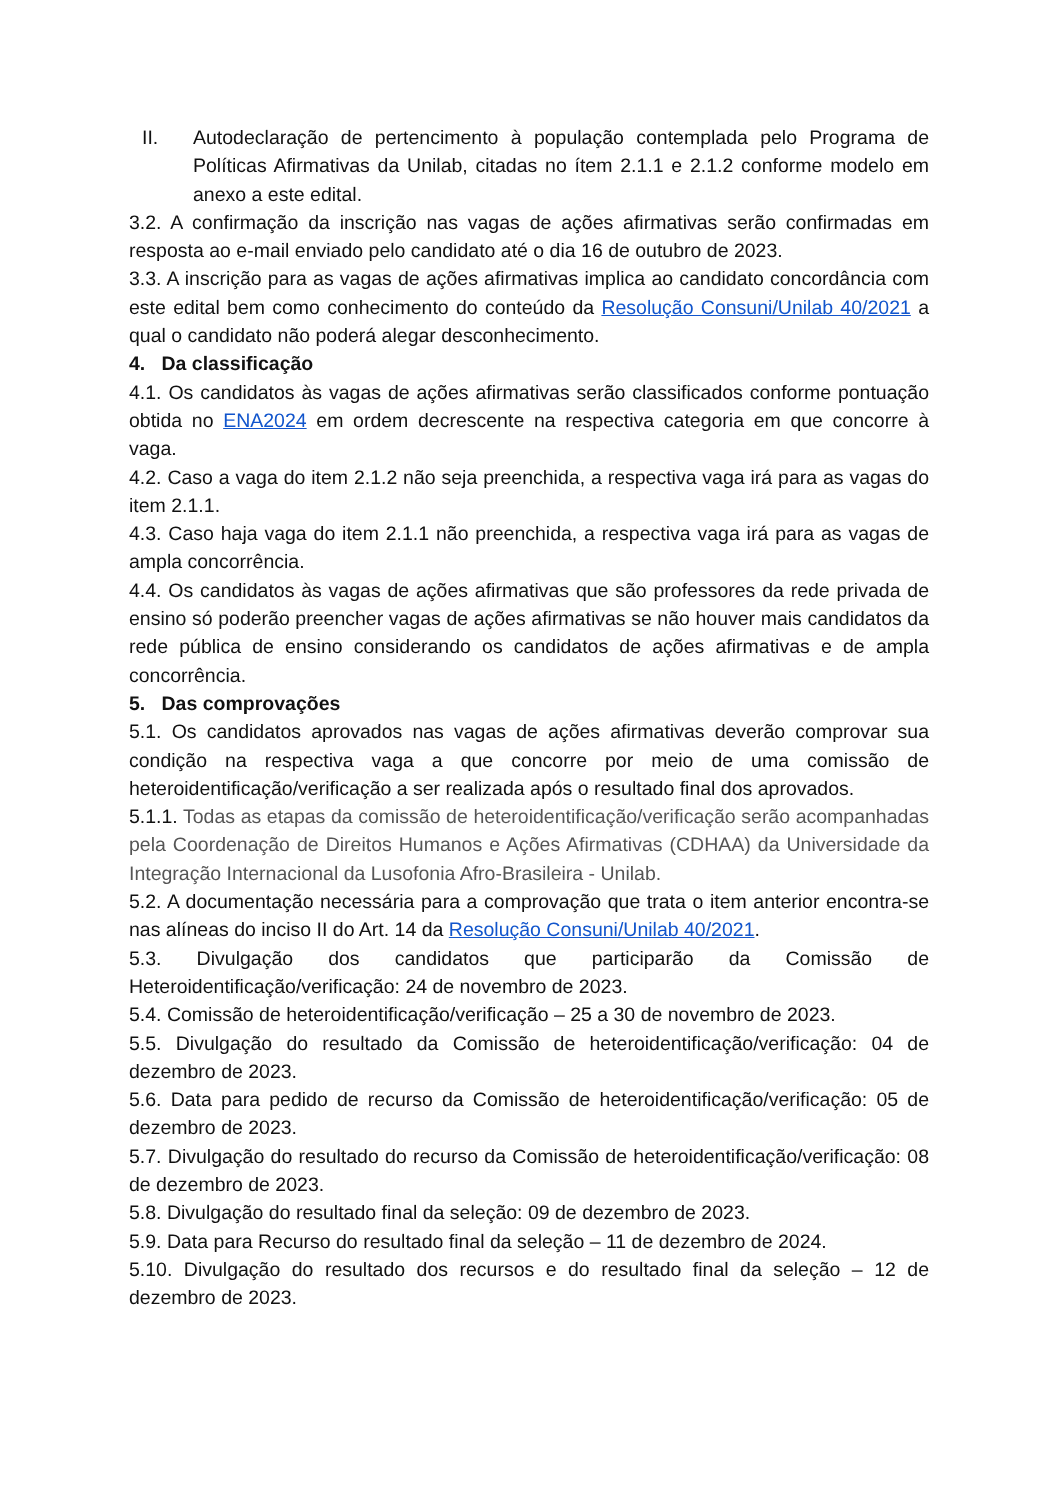II. Autodeclaração de pertencimento à população contemplada pelo Programa de Políticas Afirmativas da Unilab, citadas no ítem 2.1.1 e 2.1.2 conforme modelo em anexo a este edital.
3.2. A confirmação da inscrição nas vagas de ações afirmativas serão confirmadas em resposta ao e-mail enviado pelo candidato até o dia 16 de outubro de 2023.
3.3. A inscrição para as vagas de ações afirmativas implica ao candidato concordância com este edital bem como conhecimento do conteúdo da Resolução Consuni/Unilab 40/2021 a qual o candidato não poderá alegar desconhecimento.
4. Da classificação
4.1. Os candidatos às vagas de ações afirmativas serão classificados conforme pontuação obtida no ENA2024 em ordem decrescente na respectiva categoria em que concorre à vaga.
4.2. Caso a vaga do item 2.1.2 não seja preenchida, a respectiva vaga irá para as vagas do item 2.1.1.
4.3. Caso haja vaga do item 2.1.1 não preenchida, a respectiva vaga irá para as vagas de ampla concorrência.
4.4. Os candidatos às vagas de ações afirmativas que são professores da rede privada de ensino só poderão preencher vagas de ações afirmativas se não houver mais candidatos da rede pública de ensino considerando os candidatos de ações afirmativas e de ampla concorrência.
5. Das comprovações
5.1. Os candidatos aprovados nas vagas de ações afirmativas deverão comprovar sua condição na respectiva vaga a que concorre por meio de uma comissão de heteroidentificação/verificação a ser realizada após o resultado final dos aprovados.
5.1.1. Todas as etapas da comissão de heteroidentificação/verificação serão acompanhadas pela Coordenação de Direitos Humanos e Ações Afirmativas (CDHAA) da Universidade da Integração Internacional da Lusofonia Afro-Brasileira - Unilab.
5.2. A documentação necessária para a comprovação que trata o item anterior encontra-se nas alíneas do inciso II do Art. 14 da Resolução Consuni/Unilab 40/2021.
5.3. Divulgação dos candidatos que participarão da Comissão de Heteroidentificação/verificação: 24 de novembro de 2023.
5.4. Comissão de heteroidentificação/verificação – 25 a 30 de novembro de 2023.
5.5. Divulgação do resultado da Comissão de heteroidentificação/verificação: 04 de dezembro de 2023.
5.6. Data para pedido de recurso da Comissão de heteroidentificação/verificação: 05 de dezembro de 2023.
5.7. Divulgação do resultado do recurso da Comissão de heteroidentificação/verificação: 08 de dezembro de 2023.
5.8. Divulgação do resultado final da seleção: 09 de dezembro de 2023.
5.9. Data para Recurso do resultado final da seleção – 11 de dezembro de 2024.
5.10. Divulgação do resultado dos recursos e do resultado final da seleção – 12 de dezembro de 2023.